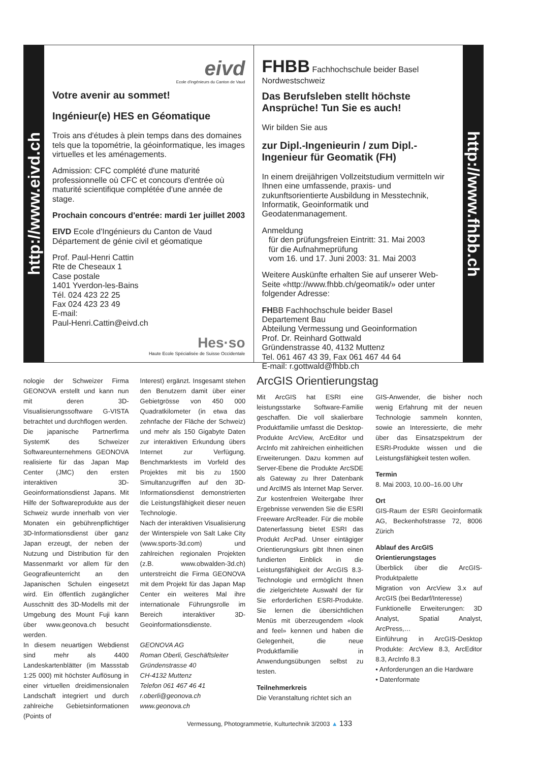http://www.eivd.ch
eivd
Ecole d'ingénieurs du Canton de Vaud
Votre avenir au sommet!
Ingénieur(e) HES en Géomatique
Trois ans d'études à plein temps dans des domaines tels que la topométrie, la géoinformatique, les images virtuelles et les aménagements.
Admission: CFC complété d'une maturité professionnelle où CFC et concours d'entrée où maturité scientifique complétée d'une année de stage.
Prochain concours d'entrée: mardi 1er juillet 2003
EIVD Ecole d'Ingénieurs du Canton de Vaud
Département de génie civil et géomatique
Prof. Paul-Henri Cattin
Rte de Cheseaux 1
Case postale
1401 Yverdon-les-Bains
Tél. 024 423 22 25
Fax 024 423 23 49
E-mail:
Paul-Henri.Cattin@eivd.ch
Hes·so
Haute Ecole Spécialisée de Suisse Occidentale
FHBB Fachhochschule beider Basel Nordwestschweiz
Das Berufsleben stellt höchste Ansprüche! Tun Sie es auch!
Wir bilden Sie aus
zur Dipl.-Ingenieurin / zum Dipl.-Ingenieur für Geomatik (FH)
In einem dreijährigen Vollzeitstudium vermitteln wir Ihnen eine umfassende, praxis- und zukunftsorientierte Ausbildung in Messtechnik, Informatik, Geoinformatik und Geodatenmanagement.
Anmeldung
für den prüfungsfreien Eintritt: 31. Mai 2003
für die Aufnahmeprüfung
vom 16. und 17. Juni 2003: 31. Mai 2003
Weitere Auskünfte erhalten Sie auf unserer Web-Seite «http://www.fhbb.ch/geomatik/» oder unter folgender Adresse:
FHBB Fachhochschule beider Basel
Departement Bau
Abteilung Vermessung und Geoinformation
Prof. Dr. Reinhard Gottwald
Gründenstrasse 40, 4132 Muttenz
Tel. 061 467 43 39, Fax 061 467 44 64
E-mail: r.gottwald@fhbb.ch
http://www.fhbb.ch
nologie der Schweizer Firma GEONOVA erstellt und kann nun mit deren 3D-Visualisierungssoftware G-VISTA betrachtet und durchflogen werden.
Die japanische Partnerfirma SystemK des Schweizer Softwareunternehmens GEONOVA realisierte für das Japan Map Center (JMC) den ersten interaktiven 3D-Geoinformationsdienst Japans. Mit Hilfe der Softwareprodukte aus der Schweiz wurde innerhalb von vier Monaten ein gebührenpflichtiger 3D-Informationsdienst über ganz Japan erzeugt, der neben der Nutzung und Distribution für den Massenmarkt vor allem für den Geografieunterricht an den Japanischen Schulen eingesetzt wird. Ein öffentlich zugänglicher Ausschnitt des 3D-Modells mit der Umgebung des Mount Fuji kann über www.geonova.ch besucht werden.
In diesem neuartigen Webdienst sind mehr als 4400 Landeskartenblätter (im Massstab 1:25 000) mit höchster Auflösung in einer virtuellen dreidimensionalen Landschaft integriert und durch zahlreiche Gebietsinformationen (Points of
Interest) ergänzt. Insgesamt stehen den Benutzern damit über einer Gebietgrösse von 450 000 Quadratkilometer (in etwa das zehnfache der Fläche der Schweiz) und mehr als 150 Gigabyte Daten zur interaktiven Erkundung übers Internet zur Verfügung. Benchmarktests im Vorfeld des Projektes mit bis zu 1500 Simultanzugriffen auf den 3D-Informationsdienst demonstrierten die Leistungsfähigkeit dieser neuen Technologie.
Nach der interaktiven Visualisierung der Winterspiele von Salt Lake City (www.sports-3d.com) und zahlreichen regionalen Projekten (z.B. www.obwalden-3d.ch) unterstreicht die Firma GEONOVA mit dem Projekt für das Japan Map Center ein weiteres Mal ihre internationale Führungsrolle im Bereich interaktiver 3D-Geoinformationsdienste.
GEONOVA AG
Roman Oberli, Geschäftsleiter
Gründenstrasse 40
CH-4132 Muttenz
Telefon 061 467 46 41
r.oberli@geonova.ch
www.geonova.ch
ArcGIS Orientierungstag
Mit ArcGIS hat ESRI eine leistungsstarke Software-Familie geschaffen. Die voll skalierbare Produktfamilie umfasst die Desktop-Produkte ArcView, ArcEditor und ArcInfo mit zahlreichen einheitlichen Erweiterungen. Dazu kommen auf Server-Ebene die Produkte ArcSDE als Gateway zu Ihrer Datenbank und ArcIMS als Internet Map Server. Zur kostenfreien Weitergabe Ihrer Ergebnisse verwenden Sie die ESRI Freeware ArcReader. Für die mobile Datenerfassung bietet ESRI das Produkt ArcPad. Unser eintägiger Orientierungskurs gibt Ihnen einen fundierten Einblick in die Leistungsfähigkeit der ArcGIS 8.3-Technologie und ermöglicht Ihnen die zielgerichtete Auswahl der für Sie erforderlichen ESRI-Produkte. Sie lernen die übersichtlichen Menüs mit überzeugendem «look and feel» kennen und haben die Gelegenheit, die neue Produktfamilie in Anwendungsübungen selbst zu testen.
Teilnehmerkreis
Die Veranstaltung richtet sich an
GIS-Anwender, die bisher noch wenig Erfahrung mit der neuen Technologie sammeln konnten, sowie an Interessierte, die mehr über das Einsatzspektrum der ESRI-Produkte wissen und die Leistungsfähigkeit testen wollen.
Termin
8. Mai 2003, 10.00–16.00 Uhr
Ort
GIS-Raum der ESRI Geoinformatik AG, Beckenhofstrasse 72, 8006 Zürich
Ablauf des ArcGIS Orientierungstages
Überblick über die ArcGIS-Produktpalette
Migration von ArcView 3.x auf ArcGIS (bei Bedarf/Interesse)
Funktionelle Erweiterungen: 3D Analyst, Spatial Analyst, ArcPress,…
Einführung in ArcGIS-Desktop Produkte: ArcView 8.3, ArcEditor 8.3, ArcInfo 8.3
• Anforderungen an die Hardware
• Datenformate
Vermessung, Photogrammetrie, Kulturtechnik 3/2003 ▲ 133